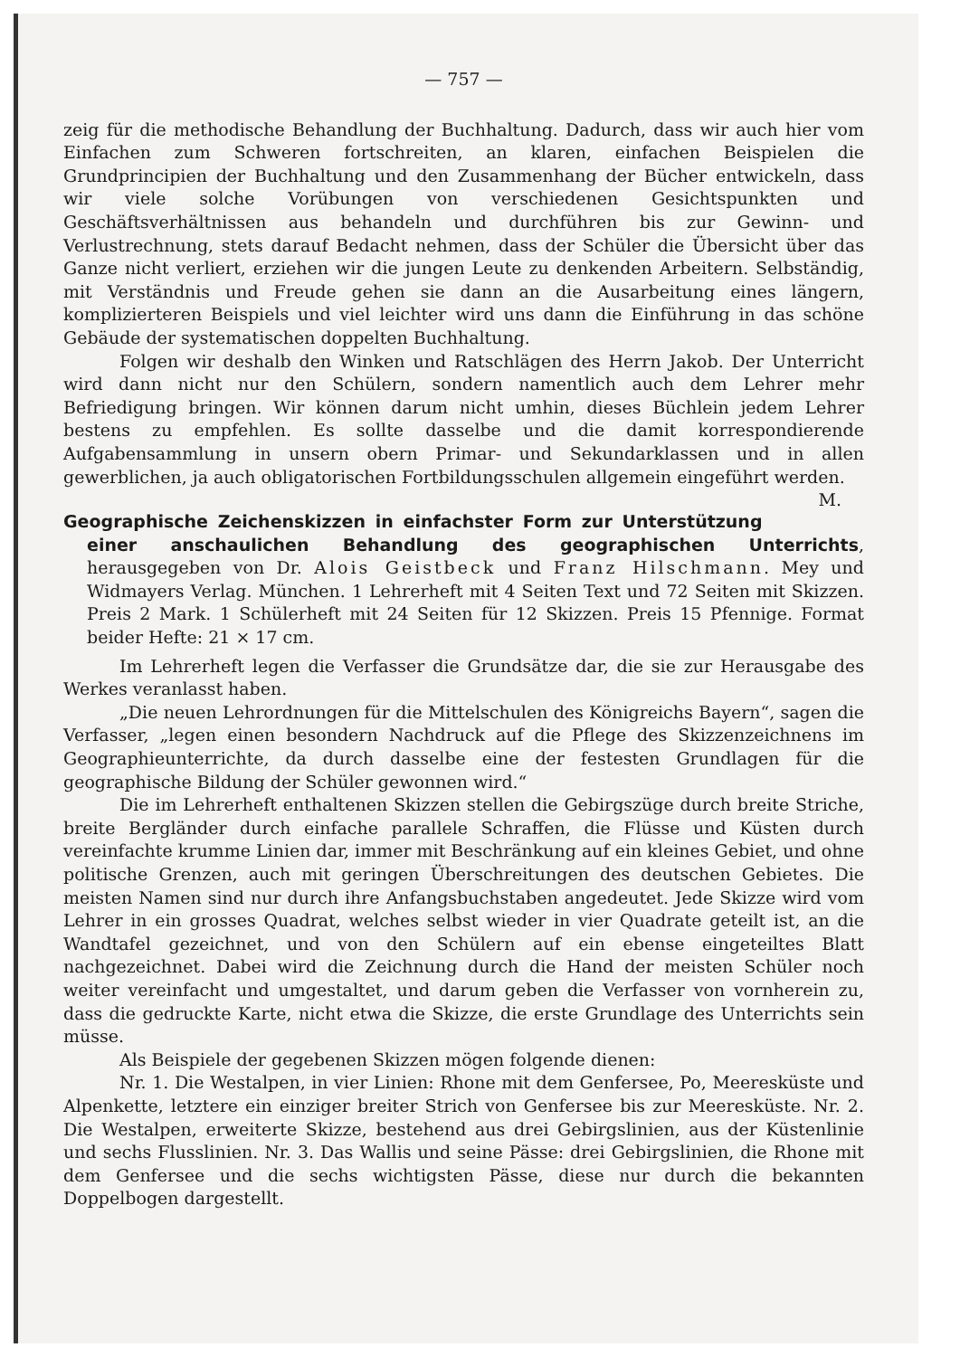— 757 —
zeig für die methodische Behandlung der Buchhaltung. Dadurch, dass wir auch hier vom Einfachen zum Schweren fortschreiten, an klaren, einfachen Beispielen die Grundprincipien der Buchhaltung und den Zusammenhang der Bücher entwickeln, dass wir viele solche Vorübungen von verschiedenen Gesichtspunkten und Geschäftsverhältnissen aus behandeln und durchführen bis zur Gewinn- und Verlustrechnung, stets darauf Bedacht nehmen, dass der Schüler die Übersicht über das Ganze nicht verliert, erziehen wir die jungen Leute zu denkenden Arbeitern. Selbständig, mit Verständnis und Freude gehen sie dann an die Ausarbeitung eines längern, komplizierteren Beispiels und viel leichter wird uns dann die Einführung in das schöne Gebäude der systematischen doppelten Buchhaltung.
Folgen wir deshalb den Winken und Ratschlägen des Herrn Jakob. Der Unterricht wird dann nicht nur den Schülern, sondern namentlich auch dem Lehrer mehr Befriedigung bringen. Wir können darum nicht umhin, dieses Büchlein jedem Lehrer bestens zu empfehlen. Es sollte dasselbe und die damit korrespondierende Aufgabensammlung in unsern obern Primar- und Sekundarklassen und in allen gewerblichen, ja auch obligatorischen Fortbildungsschulen allgemein eingeführt werden. M.
Geographische Zeichenskizzen in einfachster Form zur Unterstützung einer anschaulichen Behandlung des geographischen Unterrichts, herausgegeben von Dr. Alois Geistbeck und Franz Hilschmann. Mey und Widmayers Verlag. München. 1 Lehrerheft mit 4 Seiten Text und 72 Seiten mit Skizzen. Preis 2 Mark. 1 Schülerheft mit 24 Seiten für 12 Skizzen. Preis 15 Pfennige. Format beider Hefte: 21 × 17 cm.
Im Lehrerheft legen die Verfasser die Grundsätze dar, die sie zur Herausgabe des Werkes veranlasst haben.
„Die neuen Lehrordnungen für die Mittelschulen des Königreichs Bayern“, sagen die Verfasser, „legen einen besondern Nachdruck auf die Pflege des Skizzenzeichnens im Geographieunterrichte, da durch dasselbe eine der festesten Grundlagen für die geographische Bildung der Schüler gewonnen wird.“
Die im Lehrerheft enthaltenen Skizzen stellen die Gebirgszüge durch breite Striche, breite Bergländer durch einfache parallele Schraffen, die Flüsse und Küsten durch vereinfachte krumme Linien dar, immer mit Beschränkung auf ein kleines Gebiet, und ohne politische Grenzen, auch mit geringen Überschreitungen des deutschen Gebietes. Die meisten Namen sind nur durch ihre Anfangsbuchstaben angedeutet. Jede Skizze wird vom Lehrer in ein grosses Quadrat, welches selbst wieder in vier Quadrate geteilt ist, an die Wandtafel gezeichnet, und von den Schülern auf ein ebense eingeteiltes Blatt nachgezeichnet. Dabei wird die Zeichnung durch die Hand der meisten Schüler noch weiter vereinfacht und umgestaltet, und darum geben die Verfasser von vornherein zu, dass die gedruckte Karte, nicht etwa die Skizze, die erste Grundlage des Unterrichts sein müsse.
Als Beispiele der gegebenen Skizzen mögen folgende dienen:
Nr. 1. Die Westalpen, in vier Linien: Rhone mit dem Genfersee, Po, Meeresküste und Alpenkette, letztere ein einziger breiter Strich von Genfersee bis zur Meeresküste. Nr. 2. Die Westalpen, erweiterte Skizze, bestehend aus drei Gebirgslinien, aus der Küstenlinie und sechs Flusslinien. Nr. 3. Das Wallis und seine Pässe: drei Gebirgslinien, die Rhone mit dem Genfersee und die sechs wichtigsten Pässe, diese nur durch die bekannten Doppelbogen dargestellt.